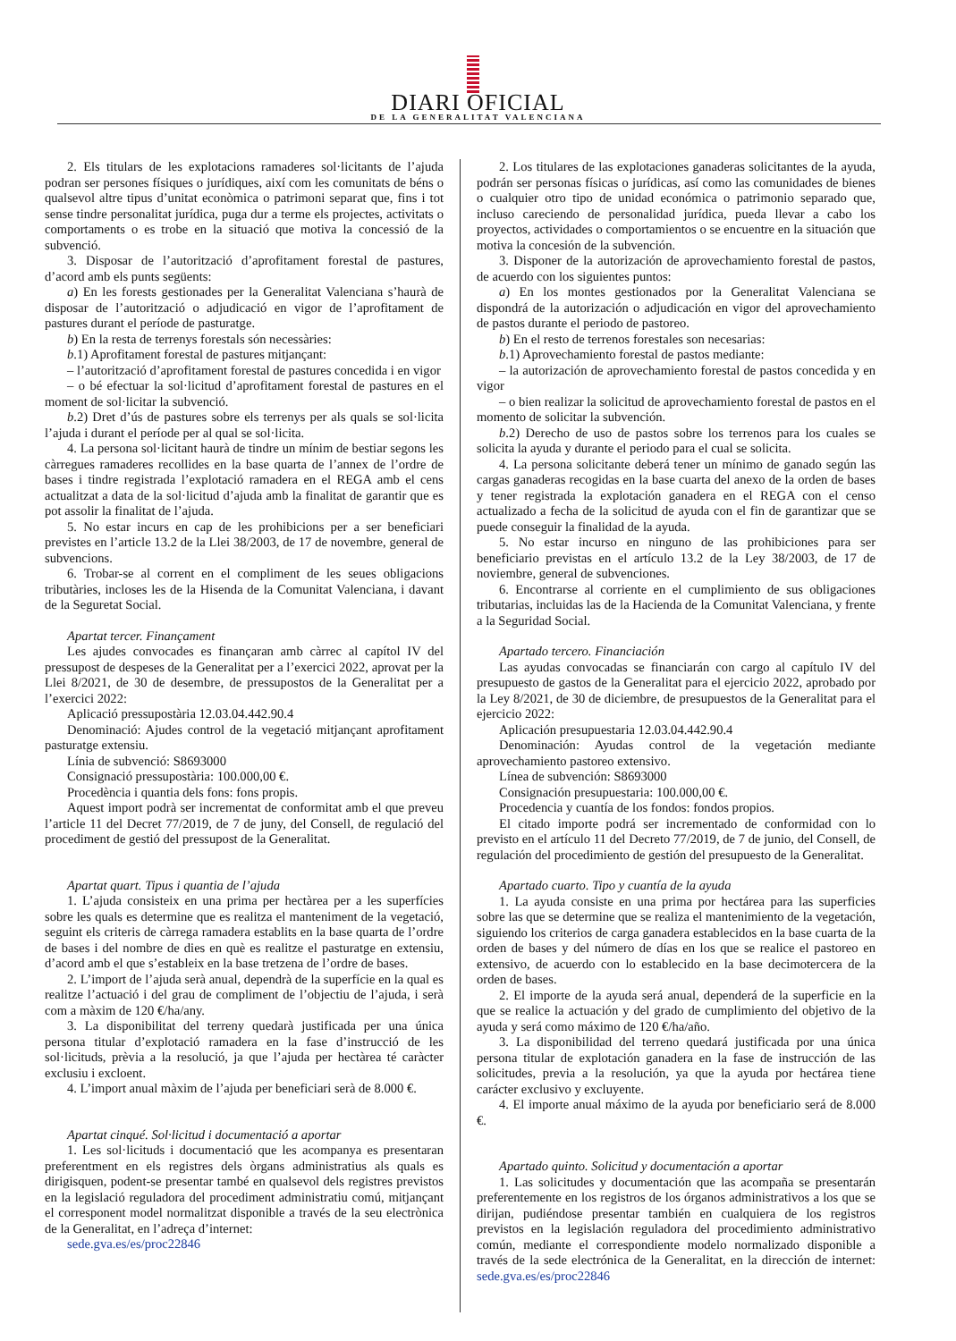DIARI OFICIAL
DE LA GENERALITAT VALENCIANA
2. Els titulars de les explotacions ramaderes sol·licitants de l’ajuda podran ser persones físiques o jurídiques, així com les comunitats de béns o qualsevol altre tipus d’unitat econòmica o patrimoni separat que, fins i tot sense tindre personalitat jurídica, puga dur a terme els projectes, activitats o comportaments o es trobe en la situació que motiva la concessió de la subvenció.
3. Disposar de l’autorització d’aprofitament forestal de pastures, d’acord amb els punts següents:
a) En les forests gestionades per la Generalitat Valenciana s’haurà de disposar de l’autorització o adjudicació en vigor de l’aprofitament de pastures durant el període de pasturatge.
b) En la resta de terrenys forestals són necessàries:
b.1) Aprofitament forestal de pastures mitjançant:
– l’autorització d’aprofitament forestal de pastures concedida i en vigor
– o bé efectuar la sol·licitud d’aprofitament forestal de pastures en el moment de sol·licitar la subvenció.
b.2) Dret d’ús de pastures sobre els terrenys per als quals se sol·licita l’ajuda i durant el període per al qual se sol·licita.
4. La persona sol·licitant haurà de tindre un mínim de bestiar segons les càrregues ramaderes recollides en la base quarta de l’annex de l’ordre de bases i tindre registrada l’explotació ramadera en el REGA amb el cens actualitzat a data de la sol·licitud d’ajuda amb la finalitat de garantir que es pot assolir la finalitat de l’ajuda.
5. No estar incurs en cap de les prohibicions per a ser beneficiari previstes en l’article 13.2 de la Llei 38/2003, de 17 de novembre, general de subvencions.
6. Trobar-se al corrent en el compliment de les seues obligacions tributàries, incloses les de la Hisenda de la Comunitat Valenciana, i davant de la Seguretat Social.
Apartat tercer. Finançament
Les ajudes convocades es finançaran amb càrrec al capítol IV del pressupost de despeses de la Generalitat per a l’exercici 2022, aprovat per la Llei 8/2021, de 30 de desembre, de pressupostos de la Generalitat per a l’exercici 2022:
Aplicació pressupostària 12.03.04.442.90.4
Denominació: Ajudes control de la vegetació mitjançant aprofitament pasturatge extensiu.
Línia de subvenció: S8693000
Consignació pressupostària: 100.000,00 €.
Procedència i quantia dels fons: fons propis.
Aquest import podrà ser incrementat de conformitat amb el que preveu l’article 11 del Decret 77/2019, de 7 de juny, del Consell, de regulació del procediment de gestió del pressupost de la Generalitat.
Apartat quart. Tipus i quantia de l’ajuda
1. L’ajuda consisteix en una prima per hectàrea per a les superfícies sobre les quals es determine que es realitza el manteniment de la vegetació, seguint els criteris de càrrega ramadera establits en la base quarta de l’ordre de bases i del nombre de dies en què es realitze el pasturatge en extensiu, d’acord amb el que s’estableix en la base tretzena de l’ordre de bases.
2. L’import de l’ajuda serà anual, dependrà de la superfície en la qual es realitze l’actuació i del grau de compliment de l’objectiu de l’ajuda, i serà com a màxim de 120 €/ha/any.
3. La disponibilitat del terreny quedarà justificada per una única persona titular d’explotació ramadera en la fase d’instrucció de les sol·licituds, prèvia a la resolució, ja que l’ajuda per hectàrea té caràcter exclusiu i excloent.
4. L’import anual màxim de l’ajuda per beneficiari serà de 8.000 €.
Apartat cinqué. Sol·licitud i documentació a aportar
1. Les sol·licituds i documentació que les acompanya es presentaran preferentment en els registres dels òrgans administratius als quals es dirigisquen, podent-se presentar també en qualsevol dels registres previstos en la legislació reguladora del procediment administratiu comú, mitjançant el corresponent model normalitzat disponible a través de la seu electrònica de la Generalitat, en l’adreça d’internet:
sede.gva.es/es/proc22846
2. Los titulares de las explotaciones ganaderas solicitantes de la ayuda, podrán ser personas físicas o jurídicas, así como las comunidades de bienes o cualquier otro tipo de unidad económica o patrimonio separado que, incluso careciendo de personalidad jurídica, pueda llevar a cabo los proyectos, actividades o comportamientos o se encuentre en la situación que motiva la concesión de la subvención.
3. Disponer de la autorización de aprovechamiento forestal de pastos, de acuerdo con los siguientes puntos:
a) En los montes gestionados por la Generalitat Valenciana se dispondrá de la autorización o adjudicación en vigor del aprovechamiento de pastos durante el periodo de pastoreo.
b) En el resto de terrenos forestales son necesarias:
b.1) Aprovechamiento forestal de pastos mediante:
– la autorización de aprovechamiento forestal de pastos concedida y en vigor
– o bien realizar la solicitud de aprovechamiento forestal de pastos en el momento de solicitar la subvención.
b.2) Derecho de uso de pastos sobre los terrenos para los cuales se solicita la ayuda y durante el periodo para el cual se solicita.
4. La persona solicitante deberá tener un mínimo de ganado según las cargas ganaderas recogidas en la base cuarta del anexo de la orden de bases y tener registrada la explotación ganadera en el REGA con el censo actualizado a fecha de la solicitud de ayuda con el fin de garantizar que se puede conseguir la finalidad de la ayuda.
5. No estar incurso en ninguno de las prohibiciones para ser beneficiario previstas en el artículo 13.2 de la Ley 38/2003, de 17 de noviembre, general de subvenciones.
6. Encontrarse al corriente en el cumplimiento de sus obligaciones tributarias, incluidas las de la Hacienda de la Comunitat Valenciana, y frente a la Seguridad Social.
Apartado tercero. Financiación
Las ayudas convocadas se financiarán con cargo al capítulo IV del presupuesto de gastos de la Generalitat para el ejercicio 2022, aprobado por la Ley 8/2021, de 30 de diciembre, de presupuestos de la Generalitat para el ejercicio 2022:
Aplicación presupuestaria 12.03.04.442.90.4
Denominación: Ayudas control de la vegetación mediante aprovechamiento pastoreo extensivo.
Línea de subvención: S8693000
Consignación presupuestaria: 100.000,00 €.
Procedencia y cuantía de los fondos: fondos propios.
El citado importe podrá ser incrementado de conformidad con lo previsto en el artículo 11 del Decreto 77/2019, de 7 de junio, del Consell, de regulación del procedimiento de gestión del presupuesto de la Generalitat.
Apartado cuarto. Tipo y cuantía de la ayuda
1. La ayuda consiste en una prima por hectárea para las superficies sobre las que se determine que se realiza el mantenimiento de la vegetación, siguiendo los criterios de carga ganadera establecidos en la base cuarta de la orden de bases y del número de días en los que se realice el pastoreo en extensivo, de acuerdo con lo establecido en la base decimotercera de la orden de bases.
2. El importe de la ayuda será anual, dependerá de la superficie en la que se realice la actuación y del grado de cumplimiento del objetivo de la ayuda y será como máximo de 120 €/ha/año.
3. La disponibilidad del terreno quedará justificada por una única persona titular de explotación ganadera en la fase de instrucción de las solicitudes, previa a la resolución, ya que la ayuda por hectárea tiene carácter exclusivo y excluyente.
4. El importe anual máximo de la ayuda por beneficiario será de 8.000 €.
Apartado quinto. Solicitud y documentación a aportar
1. Las solicitudes y documentación que las acompaña se presentarán preferentemente en los registros de los órganos administrativos a los que se dirijan, pudiéndose presentar también en cualquiera de los registros previstos en la legislación reguladora del procedimiento administrativo común, mediante el correspondiente modelo normalizado disponible a través de la sede electrónica de la Generalitat, en la dirección de internet: sede.gva.es/es/proc22846